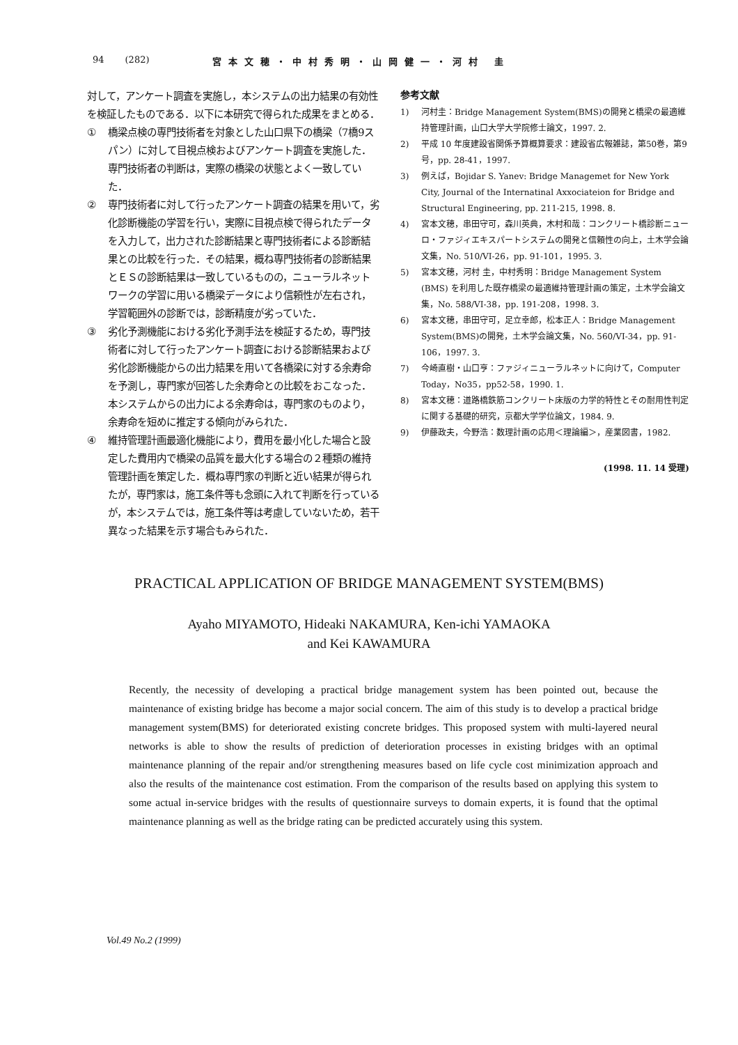94 (282) 宮本文穂・中村秀明・山岡健一・河村 圭
対して，アンケート調査を実施し，本システムの出力結果の有効性を検証したものである．以下に本研究で得られた成果をまとめる．
① 橋梁点検の専門技術者を対象とした山口県下の橋梁（7橋9スパン）に対して目視点検およびアンケート調査を実施した．専門技術者の判断は，実際の橋梁の状態とよく一致していた．
② 専門技術者に対して行ったアンケート調査の結果を用いて，劣化診断機能の学習を行い，実際に目視点検で得られたデータを入力して，出力された診断結果と専門技術者による診断結果との比較を行った．その結果，概ね専門技術者の診断結果とＥＳの診断結果は一致しているものの，ニューラルネットワークの学習に用いる橋梁データにより信頼性が左右され，学習範囲外の診断では，診断精度が劣っていた．
③ 劣化予測機能における劣化予測手法を検証するため，専門技術者に対して行ったアンケート調査における診断結果および劣化診断機能からの出力結果を用いて各橋梁に対する余寿命を予測し，専門家が回答した余寿命との比較をおこなった．本システムからの出力による余寿命は，専門家のものより，余寿命を短めに推定する傾向がみられた．
④ 維持管理計画最適化機能により，費用を最小化した場合と設定した費用内で橋梁の品質を最大化する場合の２種類の維持管理計画を策定した．概ね専門家の判断と近い結果が得られたが，専門家は，施工条件等も念頭に入れて判断を行っているが，本システムでは，施工条件等は考慮していないため，若干異なった結果を示す場合もみられた．
参考文献
1) 河村圭：Bridge Management System(BMS)の開発と橋梁の最適維持管理計画，山口大学大学院修士論文，1997. 2.
2) 平成 10 年度建設省関係予算概算要求：建設省広報雑誌，第50巻，第9号，pp. 28-41，1997.
3) 例えば，Bojidar S. Yanev: Bridge Managemet for New York City, Journal of the Internatinal Axxociateion for Bridge and Structural Engineering, pp. 211-215, 1998. 8.
4) 宮本文穂，串田守可，森川英典，木村和哉：コンクリート橋診断ニューロ・ファジィエキスパートシステムの開発と信頼性の向上，土木学会論文集，No. 510/VI-26，pp. 91-101，1995. 3.
5) 宮本文穂，河村 圭，中村秀明：Bridge Management System (BMS) を利用した既存橋梁の最適維持管理計画の策定，土木学会論文集，No. 588/VI-38，pp. 191-208，1998. 3.
6) 宮本文穂，串田守可，足立幸郎，松本正人：Bridge Management System(BMS)の開発，土木学会論文集，No. 560/VI-34，pp. 91-106，1997. 3.
7) 今崎直樹・山口亨：ファジィニューラルネットに向けて，Computer Today，No35，pp52-58，1990. 1.
8) 宮本文穂：道路橋鉄筋コンクリート床版の力学的特性とその耐用性判定に関する基礎的研究，京都大学学位論文，1984. 9.
9) 伊藤政夫，今野浩：数理計画の応用＜理論編＞，産業図書，1982.
(1998. 11. 14 受理)
PRACTICAL APPLICATION OF BRIDGE MANAGEMENT SYSTEM(BMS)
Ayaho MIYAMOTO, Hideaki NAKAMURA, Ken-ichi YAMAOKA
and Kei KAWAMURA
Recently, the necessity of developing a practical bridge management system has been pointed out, because the maintenance of existing bridge has become a major social concern. The aim of this study is to develop a practical bridge management system(BMS) for deteriorated existing concrete bridges. This proposed system with multi-layered neural networks is able to show the results of prediction of deterioration processes in existing bridges with an optimal maintenance planning of the repair and/or strengthening measures based on life cycle cost minimization approach and also the results of the maintenance cost estimation. From the comparison of the results based on applying this system to some actual in-service bridges with the results of questionnaire surveys to domain experts, it is found that the optimal maintenance planning as well as the bridge rating can be predicted accurately using this system.
Vol.49 No.2 (1999)